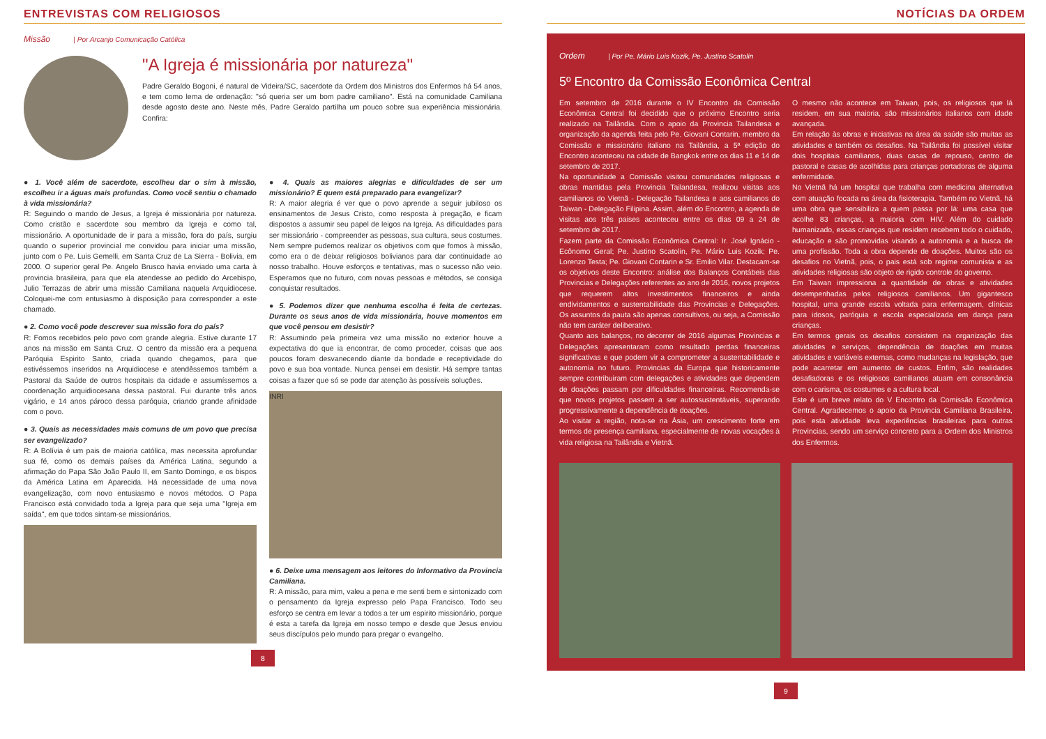ENTREVISTAS COM RELIGIOSOS
Missão | Por Arcanjo Comunicação Católica
"A Igreja é missionária por natureza"
Padre Geraldo Bogoni, é natural de Videira/SC, sacerdote da Ordem dos Ministros dos Enfermos há 54 anos, e tem como lema de ordenação: "só queria ser um bom padre camiliano". Está na comunidade Camiliana desde agosto deste ano. Neste mês, Padre Geraldo partilha um pouco sobre sua experiência missionária. Confira:
● 1. Você além de sacerdote, escolheu dar o sim à missão, escolheu ir a águas mais profundas. Como você sentiu o chamado à vida missionária?
R: Seguindo o mando de Jesus, a Igreja é missionária por natureza. Como cristão e sacerdote sou membro da Igreja e como tal, missionário. A oportunidade de ir para a missão, fora do país, surgiu quando o superior provincial me convidou para iniciar uma missão, junto com o Pe. Luis Gemelli, em Santa Cruz de La Sierra - Bolivia, em 2000. O superior geral Pe. Angelo Brusco havia enviado uma carta à provincia brasileira, para que ela atendesse ao pedido do Arcebispo, Julio Terrazas de abrir uma missão Camiliana naquela Arquidiocese. Coloquei-me com entusiasmo à disposição para corresponder a este chamado.
● 2. Como você pode descrever sua missão fora do país?
R: Fomos recebidos pelo povo com grande alegria. Estive durante 17 anos na missão em Santa Cruz. O centro da missão era a pequena Paróquia Espirito Santo, criada quando chegamos, para que estivéssemos inseridos na Arquidiocese e atendêssemos também a Pastoral da Saúde de outros hospitais da cidade e assumíssemos a coordenação arquidiocesana dessa pastoral. Fui durante três anos vigário, e 14 anos pároco dessa paróquia, criando grande afinidade com o povo.
● 3. Quais as necessidades mais comuns de um povo que precisa ser evangelizado?
R: A Bolívia é um pais de maioria católica, mas necessita aprofundar sua fé, como os demais países da América Latina, segundo a afirmação do Papa São João Paulo II, em Santo Domingo, e os bispos da América Latina em Aparecida. Há necessidade de uma nova evangelização, com novo entusiasmo e novos métodos. O Papa Francisco está convidado toda a Igreja para que seja uma "Igreja em saída", em que todos sintam-se missionários.
● 4. Quais as maiores alegrias e dificuldades de ser um missionário? E quem está preparado para evangelizar?
R: A maior alegria é ver que o povo aprende a seguir jubiloso os ensinamentos de Jesus Cristo, como resposta à pregação, e ficam dispostos a assumir seu papel de leigos na Igreja. As dificuldades para ser missionário - compreender as pessoas, sua cultura, seus costumes. Nem sempre pudemos realizar os objetivos com que fomos à missão, como era o de deixar religiosos bolivianos para dar continuidade ao nosso trabalho. Houve esforços e tentativas, mas o sucesso não veio. Esperamos que no futuro, com novas pessoas e métodos, se consiga conquistar resultados.
● 5. Podemos dizer que nenhuma escolha é feita de certezas. Durante os seus anos de vida missionária, houve momentos em que você pensou em desistir?
R: Assumindo pela primeira vez uma missão no exterior houve a expectativa do que ia encontrar, de como proceder, coisas que aos poucos foram desvanecendo diante da bondade e receptividade do povo e sua boa vontade. Nunca pensei em desistir. Há sempre tantas coisas a fazer que só se pode dar atenção às possíveis soluções.
INRI
● 6. Deixe uma mensagem aos leitores do Informativo da Provincia Camiliana.
R: A missão, para mim, valeu a pena e me senti bem e sintonizado com o pensamento da Igreja expresso pelo Papa Francisco. Todo seu esforço se centra em levar a todos a ter um espirito missionário, porque é esta a tarefa da Igreja em nosso tempo e desde que Jesus enviou seus discípulos pelo mundo para pregar o evangelho.
8
NOTÍCIAS DA ORDEM
Ordem | Por Pe. Mário Luis Kozik, Pe. Justino Scatolin
5º Encontro da Comissão Econômica Central
Em setembro de 2016 durante o IV Encontro da Comissão Econômica Central foi decidido que o próximo Encontro seria realizado na Tailândia. Com o apoio da Provincia Tailandesa e organização da agenda feita pelo Pe. Giovani Contarin, membro da Comissão e missionário italiano na Tailândia, a 5ª edição do Encontro aconteceu na cidade de Bangkok entre os dias 11 e 14 de setembro de 2017.
Na oportunidade a Comissão visitou comunidades religiosas e obras mantidas pela Provincia Tailandesa, realizou visitas aos camilianos do Vietnã - Delegação Tailandesa e aos camilianos do Taiwan - Delegação Filipina. Assim, além do Encontro, a agenda de visitas aos três paises aconteceu entre os dias 09 a 24 de setembro de 2017.
Fazem parte da Comissão Econômica Central: Ir. José Ignácio - Ecônomo Geral; Pe. Justino Scatolin, Pe. Mário Luis Kozik; Pe. Lorenzo Testa; Pe. Giovani Contarin e Sr. Emilio Vilar. Destacam-se os objetivos deste Encontro: análise dos Balanços Contábeis das Provincias e Delegações referentes ao ano de 2016, novos projetos que requerem altos investimentos financeiros e ainda endividamentos e sustentabilidade das Provincias e Delegações. Os assuntos da pauta são apenas consultivos, ou seja, a Comissão não tem caráter deliberativo.
Quanto aos balanços, no decorrer de 2016 algumas Provincias e Delegações apresentaram como resultado perdas financeiras significativas e que podem vir a comprometer a sustentabilidade e autonomia no futuro. Provincias da Europa que historicamente sempre contribuiram com delegações e atividades que dependem de doações passam por dificuldades financeiras. Recomenda-se que novos projetos passem a ser autossustentáveis, superando progressivamente a dependência de doações.
Ao visitar a região, nota-se na Ásia, um crescimento forte em termos de presença camiliana, especialmente de novas vocações à vida religiosa na Tailândia e Vietnã.
O mesmo não acontece em Taiwan, pois, os religiosos que lá residem, em sua maioria, são missionários italianos com idade avançada.
Em relação às obras e iniciativas na área da saúde são muitas as atividades e também os desafios. Na Tailândia foi possível visitar dois hospitais camilianos, duas casas de repouso, centro de pastoral e casas de acolhidas para crianças portadoras de alguma enfermidade.
No Vietnã há um hospital que trabalha com medicina alternativa com atuação focada na área da fisioterapia. Também no Vietnã, há uma obra que sensibiliza a quem passa por lá: uma casa que acolhe 83 crianças, a maioria com HIV. Além do cuidado humanizado, essas crianças que residem recebem todo o cuidado, educação e são promovidas visando a autonomia e a busca de uma profissão. Toda a obra depende de doações. Muitos são os desafios no Vietnã, pois, o pais está sob regime comunista e as atividades religiosas são objeto de rigido controle do governo.
Em Taiwan impressiona a quantidade de obras e atividades desempenhadas pelos religiosos camilianos. Um gigantesco hospital, uma grande escola voltada para enfermagem, clínicas para idosos, paróquia e escola especializada em dança para crianças.
Em termos gerais os desafios consistem na organização das atividades e serviços, dependência de doações em muitas atividades e variáveis externas, como mudanças na legislação, que pode acarretar em aumento de custos. Enfim, são realidades desafiadoras e os religiosos camilianos atuam em consonância com o carisma, os costumes e a cultura local.
Este é um breve relato do V Encontro da Comissão Econômica Central. Agradecemos o apoio da Provincia Camiliana Brasileira, pois esta atividade leva experiências brasileiras para outras Provincias, sendo um serviço concreto para a Ordem dos Ministros dos Enfermos.
9